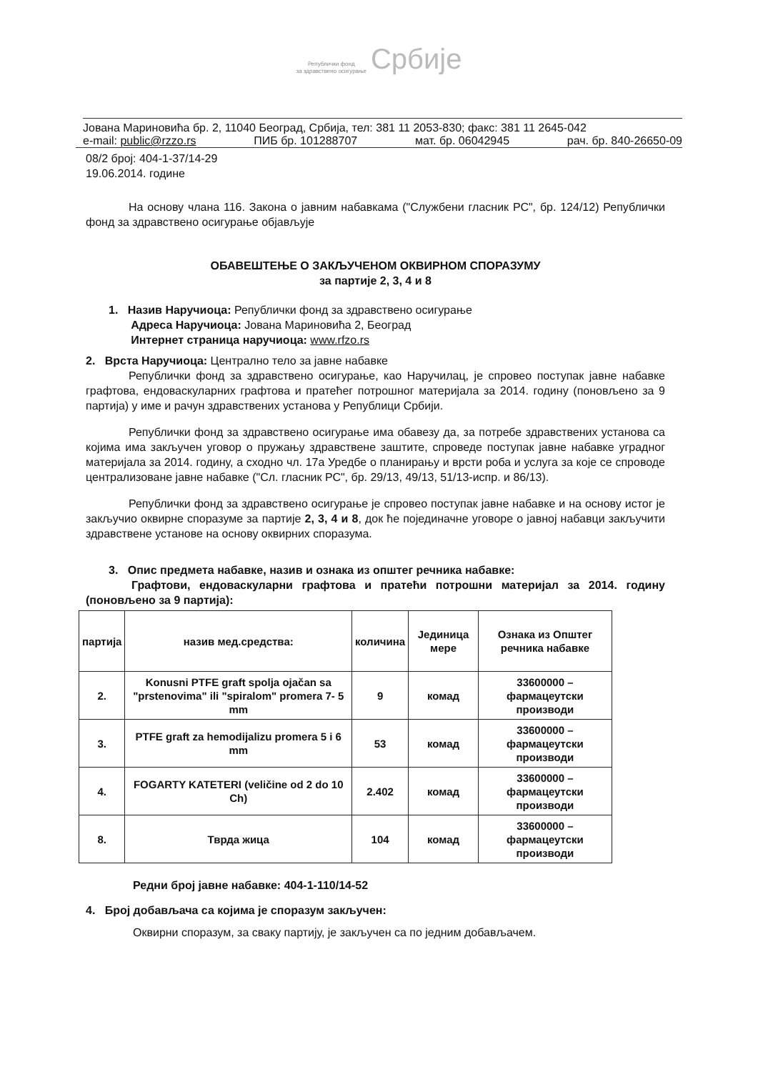Републички фонд
за здравствено осигурање Србије
Јована Мариновића бр. 2, 11040 Београд, Србија, тел: 381 11 2053-830; факс: 381 11 2645-042
e-mail: public@rzzo.rs ПИБ бр. 101288707 мат. бр. 06042945 рач. бр. 840-26650-09
08/2 број: 404-1-37/14-29
19.06.2014. године
На основу члана 116. Закона о јавним набавкама ("Службени гласник РС", бр. 124/12) Републички фонд за здравствено осигурање објављује
ОБАВЕШТЕЊЕ О ЗАКЉУЧЕНОМ ОКВИРНОМ СПОРАЗУМУ
за партије 2, 3, 4 и 8
1. Назив Наручиоца: Републички фонд за здравствено осигурање
Адреса Наручиоца: Јована Мариновића 2, Београд
Интернет страница наручиоца: www.rfzo.rs
2. Врста Наручиоца: Централно тело за јавне набавке
Републички фонд за здравствено осигурање, као Наручилац, је спровео поступак јавне набавке графтова, ендоваскуларних графтова и пратећег потрошног материјала за 2014. годину (поновљено за 9 партија) у име и рачун здравствених установа у Републици Србији.
Републички фонд за здравствено осигурање има обавезу да, за потребе здравствених установа са којима има закључен уговор о пружању здравствене заштите, спроведе поступак јавне набавке уградног материјала за 2014. годину, а сходно чл. 17а Уредбе о планирању и врсти роба и услуга за које се спроводе централизоване јавне набавке ("Сл. гласник РС", бр. 29/13, 49/13, 51/13-испр. и 86/13).
Републички фонд за здравствено осигурање је спровео поступак јавне набавке и на основу истог је закључио оквирне споразуме за партије 2, 3, 4 и 8, док ће појединачне уговоре о јавној набавци закључити здравствене установе на основу оквирних споразума.
3. Опис предмета набавке, назив и ознака из општег речника набавке:
Графтови, ендоваскуларни графтова и пратећи потрошни материјал за 2014. годину (поновљено за 9 партија):
| партија | назив мед.средства: | количина | Јединица мере | Ознака из Општег речника набавке |
| --- | --- | --- | --- | --- |
| 2. | Konusni PTFE graft spolja ojačan sa "prstenovima" ili "spiralom" promera 7- 5 mm | 9 | комад | 33600000 – фармацеутски производи |
| 3. | PTFE graft za hemodijalizu promera 5 i 6 mm | 53 | комад | 33600000 – фармацеутски производи |
| 4. | FOGARTY KATETERI (veličine od 2 do 10 Ch) | 2.402 | комад | 33600000 – фармацеутски производи |
| 8. | Тврда жица | 104 | комад | 33600000 – фармацеутски производи |
Редни број јавне набавке: 404-1-110/14-52
4. Број добављача са којима је споразум закључен:
Оквирни споразум, за сваку партију, је закључен са по једним добављачем.